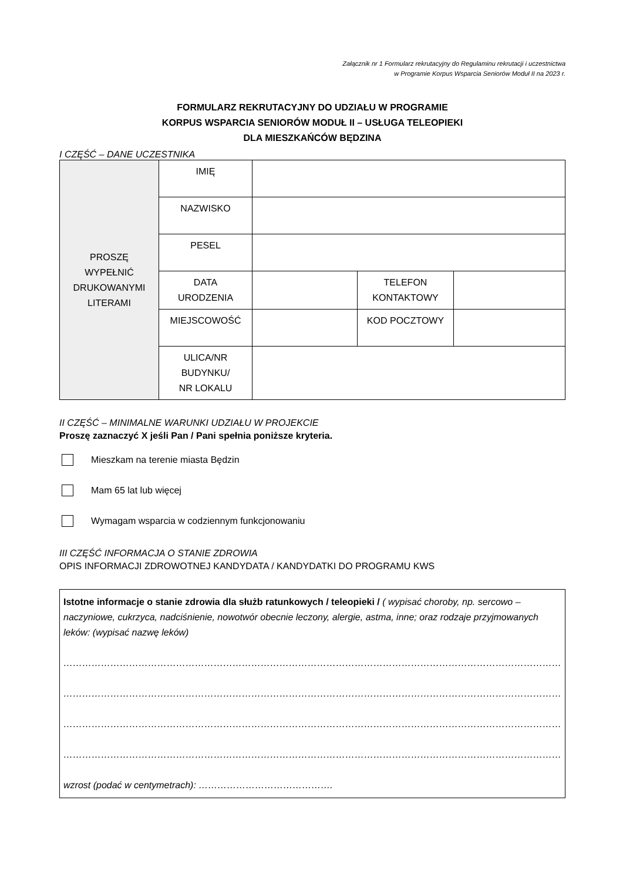Załącznik nr 1 Formularz rekrutacyjny do Regulaminu rekrutacji i uczestnictwa
w Programie Korpus Wsparcia Seniorów Moduł II na 2023 r.
FORMULARZ REKRUTACYJNY DO UDZIAŁU W PROGRAMIE
KORPUS WSPARCIA SENIORÓW MODUŁ II – USŁUGA TELEOPIEKI
DLA MIESZKAŃCÓW BĘDZINA
I CZĘŚĆ – DANE UCZESTNIKA
| PROSZĘ WYPEŁNIĆ DRUKOWANYMI LITERAMI | IMIĘ | | | |
| | NAZWISKO | | | |
| | PESEL | | | |
| | DATA URODZENIA | | TELEFON KONTAKTOWY | |
| | MIEJSCOWOŚĆ | | KOD POCZTOWY | |
| | ULICA/NR BUDYNKU/ NR LOKALU | | | |
II CZĘŚĆ – MINIMALNE WARUNKI UDZIAŁU W PROJEKCIE
Proszę zaznaczyć X jeśli Pan / Pani spełnia poniższe kryteria.
Mieszkam na terenie miasta Będzin
Mam 65 lat lub więcej
Wymagam wsparcia w codziennym funkcjonowaniu
III CZĘŚĆ INFORMACJA O STANIE ZDROWIA
OPIS INFORMACJI ZDROWOTNEJ KANDYDATA / KANDYDATKI DO PROGRAMU KWS
Istotne informacje o stanie zdrowia dla służb ratunkowych / teleopieki / ( wypisać choroby, np. sercowo – naczyniowe, cukrzyca, nadciśnienie, nowotwór obecnie leczony, alergie, astma, inne; oraz rodzaje przyjmowanych leków: (wypisać nazwę leków)
……………………………………………………………………………………………………………………………………………………………………
……………………………………………………………………………………………………………………………………………………………………
……………………………………………………………………………………………………………………………………………………………………
……………………………………………………………………………………………………………………………………………………………………
wzrost (podać w centymetrach): …………………………………….